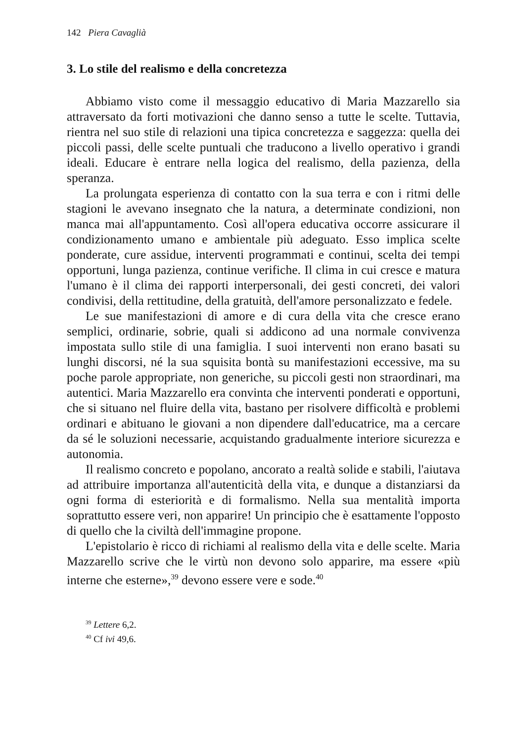142 Piera Cavaglià
3. Lo stile del realismo e della concretezza
Abbiamo visto come il messaggio educativo di Maria Mazzarello sia attraversato da forti motivazioni che danno senso a tutte le scelte. Tuttavia, rientra nel suo stile di relazioni una tipica concretezza e saggezza: quella dei piccoli passi, delle scelte puntuali che traducono a livello operativo i grandi ideali. Educare è entrare nella logica del realismo, della pazienza, della speranza.
La prolungata esperienza di contatto con la sua terra e con i ritmi delle stagioni le avevano insegnato che la natura, a determinate condizioni, non manca mai all'appuntamento. Così all'opera educativa occorre assicurare il condizionamento umano e ambientale più adeguato. Esso implica scelte ponderate, cure assidue, interventi programmati e continui, scelta dei tempi opportuni, lunga pazienza, continue verifiche. Il clima in cui cresce e matura l'umano è il clima dei rapporti interpersonali, dei gesti concreti, dei valori condivisi, della rettitudine, della gratuità, dell'amore personalizzato e fedele.
Le sue manifestazioni di amore e di cura della vita che cresce erano semplici, ordinarie, sobrie, quali si addicono ad una normale convivenza impostata sullo stile di una famiglia. I suoi interventi non erano basati su lunghi discorsi, né la sua squisita bontà su manifestazioni eccessive, ma su poche parole appropriate, non generiche, su piccoli gesti non straordinari, ma autentici. Maria Mazzarello era convinta che interventi ponderati e opportuni, che si situano nel fluire della vita, bastano per risolvere difficoltà e problemi ordinari e abituano le giovani a non dipendere dall'educatrice, ma a cercare da sé le soluzioni necessarie, acquistando gradualmente interiore sicurezza e autonomia.
Il realismo concreto e popolano, ancorato a realtà solide e stabili, l'aiutava ad attribuire importanza all'autenticità della vita, e dunque a distanziarsi da ogni forma di esteriorità e di formalismo. Nella sua mentalità importa soprattutto essere veri, non apparire! Un principio che è esattamente l'opposto di quello che la civiltà dell'immagine propone.
L'epistolario è ricco di richiami al realismo della vita e delle scelte. Maria Mazzarello scrive che le virtù non devono solo apparire, ma essere «più interne che esterne»,<sup>39</sup> devono essere vere e sode.<sup>40</sup>
<sup>39</sup> Lettere 6,2.
<sup>40</sup> Cf ivi 49,6.